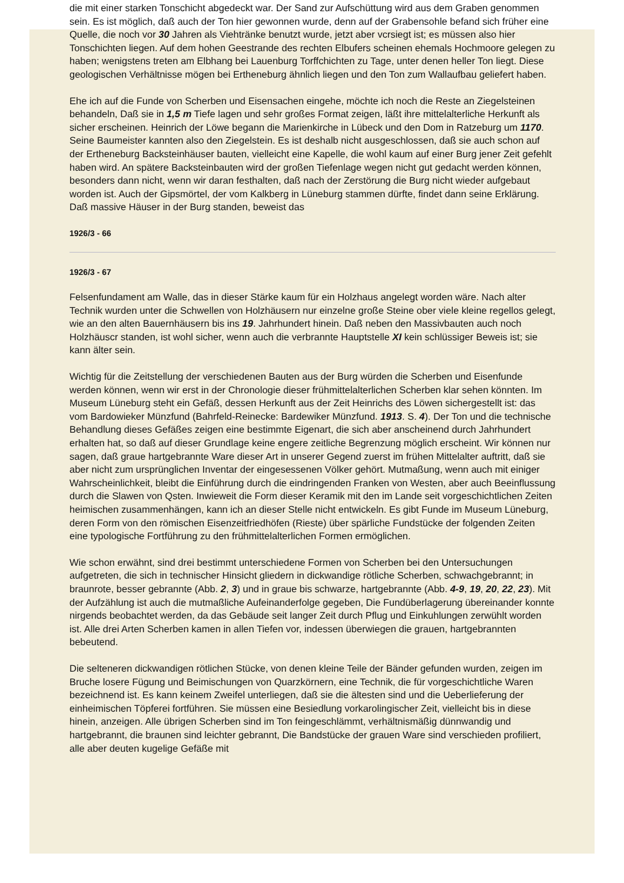die mit einer starken Tonschicht abgedeckt war. Der Sand zur Aufschüttung wird aus dem Graben genommen sein. Es ist möglich, daß auch der Ton hier gewonnen wurde, denn auf der Grabensohle befand sich früher eine Quelle, die noch vor 30 Jahren als Viehtränke benutzt wurde, jetzt aber vcrsiegt ist; es müssen also hier Tonschichten liegen. Auf dem hohen Geestrande des rechten Elbufers scheinen ehemals Hochmoore gelegen zu haben; wenigstens treten am Elbhang bei Lauenburg Torffchichten zu Tage, unter denen heller Ton liegt. Diese geologischen Verhältnisse mögen bei Ertheneburg ähnlich liegen und den Ton zum Wallaufbau geliefert haben.
Ehe ich auf die Funde von Scherben und Eisensachen eingehe, möchte ich noch die Reste an Ziegelsteinen behandeln, Daß sie in 1,5 m Tiefe lagen und sehr großes Format zeigen, läßt ihre mittelalterliche Herkunft als sicher erscheinen. Heinrich der Löwe begann die Marienkirche in Lübeck und den Dom in Ratzeburg um 1170. Seine Baumeister kannten also den Ziegelstein. Es ist deshalb nicht ausgeschlossen, daß sie auch schon auf der Ertheneburg Backsteinhäuser bauten, vielleicht eine Kapelle, die wohl kaum auf einer Burg jener Zeit gefehlt haben wird. An spätere Backsteinbauten wird der großen Tiefenlage wegen nicht gut gedacht werden können, besonders dann nicht, wenn wir daran festhalten, daß nach der Zerstörung die Burg nicht wieder aufgebaut worden ist. Auch der Gipsmörtel, der vom Kalkberg in Lüneburg stammen dürfte, findet dann seine Erklärung. Daß massive Häuser in der Burg standen, beweist das
1926/3 - 66
1926/3 - 67
Felsenfundament am Walle, das in dieser Stärke kaum für ein Holzhaus angelegt worden wäre. Nach alter Technik wurden unter die Schwellen von Holzhäusern nur einzelne große Steine ober viele kleine regellos gelegt, wie an den alten Bauernhäusern bis ins 19. Jahrhundert hinein. Daß neben den Massivbauten auch noch Holzhäuscr standen, ist wohl sicher, wenn auch die verbrannte Hauptstelle XI kein schlüssiger Beweis ist; sie kann älter sein.
Wichtig für die Zeitstellung der verschiedenen Bauten aus der Burg würden die Scherben und Eisenfunde werden können, wenn wir erst in der Chronologie dieser frühmittelalterlichen Scherben klar sehen könnten. Im Museum Lüneburg steht ein Gefäß, dessen Herkunft aus der Zeit Heinrichs des Löwen sichergestellt ist: das vom Bardowieker Münzfund (Bahrfeld-Reinecke: Bardewiker Münzfund. 1913. S. 4). Der Ton und die technische Behandlung dieses Gefäßes zeigen eine bestimmte Eigenart, die sich aber anscheinend durch Jahrhundert erhalten hat, so daß auf dieser Grundlage keine engere zeitliche Begrenzung möglich erscheint. Wir können nur sagen, daß graue hartgebrannte Ware dieser Art in unserer Gegend zuerst im frühen Mittelalter auftritt, daß sie aber nicht zum ursprünglichen Inventar der eingesessenen Völker gehört. Mutmaßung, wenn auch mit einiger Wahrscheinlichkeit, bleibt die Einführung durch die eindringenden Franken von Westen, aber auch Beeinflussung durch die Slawen von Qsten. Inwieweit die Form dieser Keramik mit den im Lande seit vorgeschichtlichen Zeiten heimischen zusammenhängen, kann ich an dieser Stelle nicht entwickeln. Es gibt Funde im Museum Lüneburg, deren Form von den römischen Eisenzeitfriedhöfen (Rieste) über spärliche Fundstücke der folgenden Zeiten eine typologische Fortführung zu den frühmittelalterlichen Formen ermöglichen.
Wie schon erwähnt, sind drei bestimmt unterschiedene Formen von Scherben bei den Untersuchungen aufgetreten, die sich in technischer Hinsicht gliedern in dickwandige rötliche Scherben, schwachgebrannt; in braunrote, besser gebrannte (Abb. 2, 3) und in graue bis schwarze, hartgebrannte (Abb. 4-9, 19, 20, 22, 23). Mit der Aufzählung ist auch die mutmaßliche Aufeinanderfolge gegeben, Die Fundüberlagerung übereinander konnte nirgends beobachtet werden, da das Gebäude seit langer Zeit durch Pflug und Einkuhlungen zerwühlt worden ist. Alle drei Arten Scherben kamen in allen Tiefen vor, indessen überwiegen die grauen, hartgebrannten bebeutend.
Die selteneren dickwandigen rötlichen Stücke, von denen kleine Teile der Bänder gefunden wurden, zeigen im Bruche losere Fügung und Beimischungen von Quarzkörnern, eine Technik, die für vorgeschichtliche Waren bezeichnend ist. Es kann keinem Zweifel unterliegen, daß sie die ältesten sind und die Ueberlieferung der einheimischen Töpferei fortführen. Sie müssen eine Besiedlung vorkarolingischer Zeit, vielleicht bis in diese hinein, anzeigen. Alle übrigen Scherben sind im Ton feingeschlämmt, verhältnismäßig dünnwandig und hartgebrannt, die braunen sind leichter gebrannt, Die Bandstücke der grauen Ware sind verschieden profiliert, alle aber deuten kugelige Gefäße mit